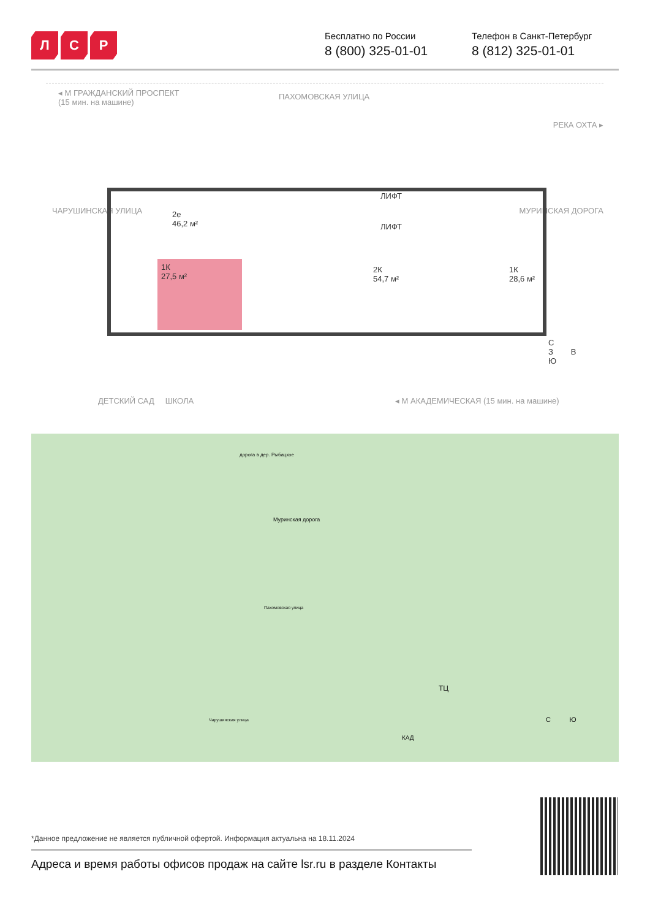Л С Р
Бесплатно по России
8 (800) 325-01-01
Телефон в Санкт-Петербург
8 (812) 325-01-01
◂ М ГРАЖДАНСКИЙ ПРОСПЕКТ
(15 мин. на машине)
ПАХОМОВСКАЯ УЛИЦА
ЧАРУШИНСКАЯ УЛИЦА
РЕКА ОХТА ▸
МУРИНСКАЯ ДОРОГА
1К
27,5 м²
2е
46,2 м²
2К
54,7 м²
1К
28,6 м²
ЛИФТ
ЛИФТ
С
З В
Ю
ДЕТСКИЙ САД ШКОЛА
◂ М АКАДЕМИЧЕСКАЯ (15 мин. на машине)
дорога в дер. Рыбацкое
Муринская дорога
Пахомовская улица
Чарушинская улица
ТЦ
КАД
С Ю
*Данное предложение не является публичной офертой. Информация актуальна на 18.11.2024
Адреса и время работы офисов продаж на сайте lsr.ru в разделе Контакты